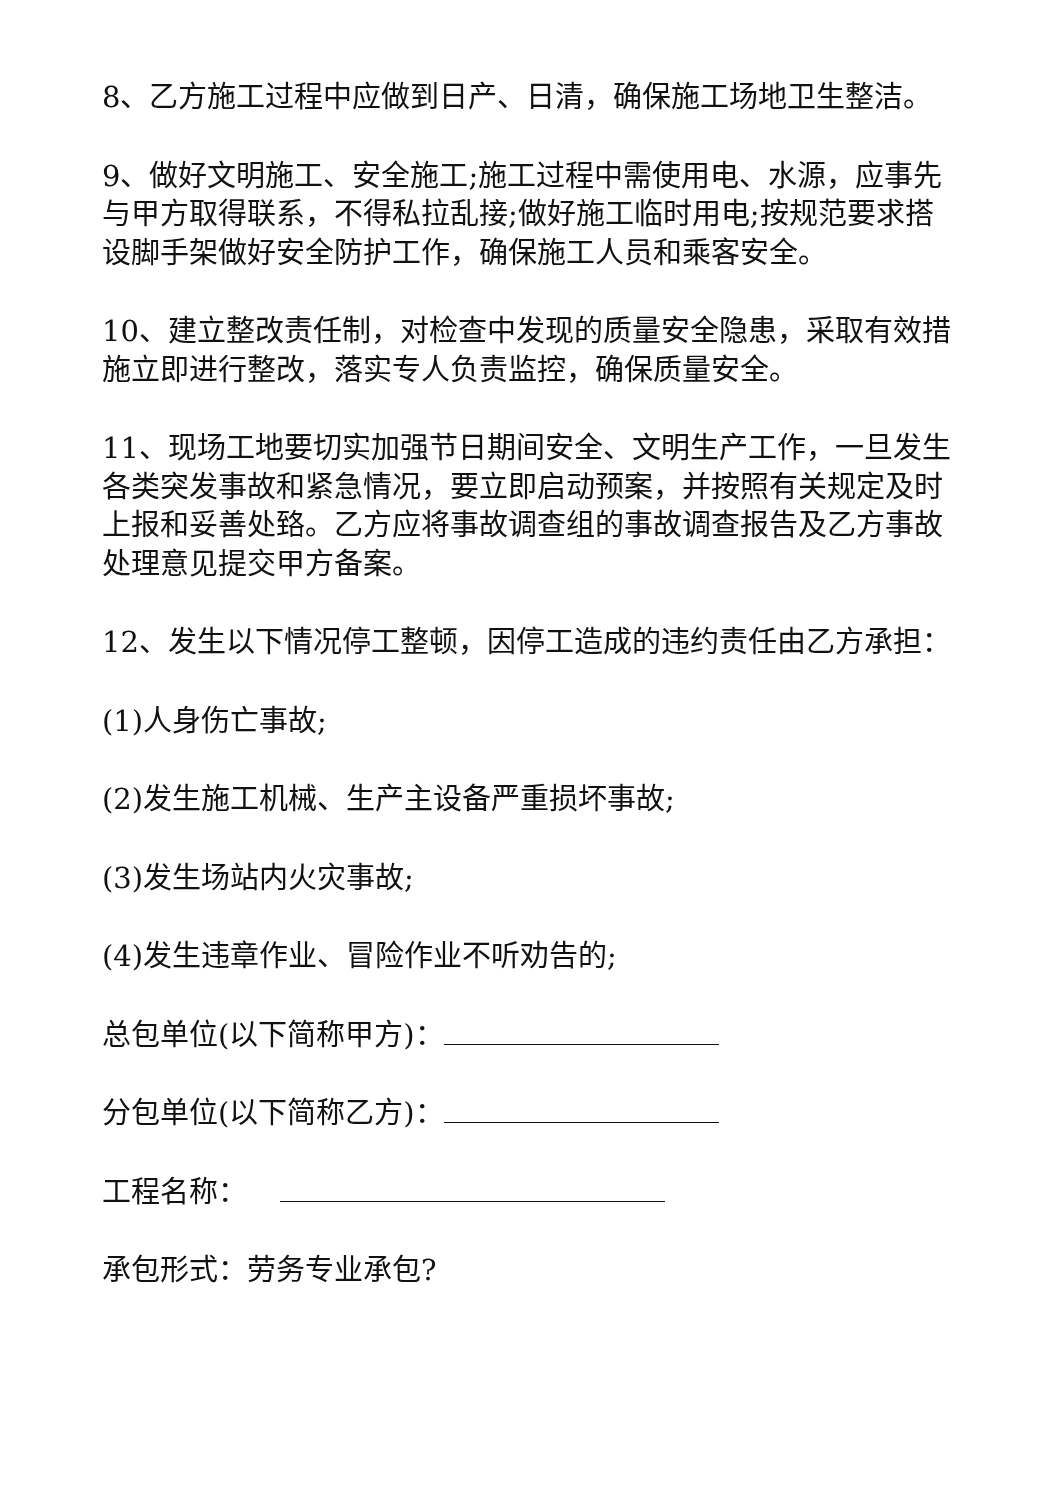8、乙方施工过程中应做到日产、日清，确保施工场地卫生整洁。
9、做好文明施工、安全施工;施工过程中需使用电、水源，应事先与甲方取得联系，不得私拉乱接;做好施工临时用电;按规范要求搭设脚手架做好安全防护工作，确保施工人员和乘客安全。
10、建立整改责任制，对检查中发现的质量安全隐患，采取有效措施立即进行整改，落实专人负责监控，确保质量安全。
11、现场工地要切实加强节日期间安全、文明生产工作，一旦发生各类突发事故和紧急情况，要立即启动预案，并按照有关规定及时上报和妥善处臵。乙方应将事故调查组的事故调查报告及乙方事故处理意见提交甲方备案。
12、发生以下情况停工整顿，因停工造成的违约责任由乙方承担：
(1)人身伤亡事故;
(2)发生施工机械、生产主设备严重损坏事故;
(3)发生场站内火灾事故;
(4)发生违章作业、冒险作业不听劝告的;
总包单位(以下简称甲方)：
分包单位(以下简称乙方)：
工程名称：
承包形式：劳务专业承包?